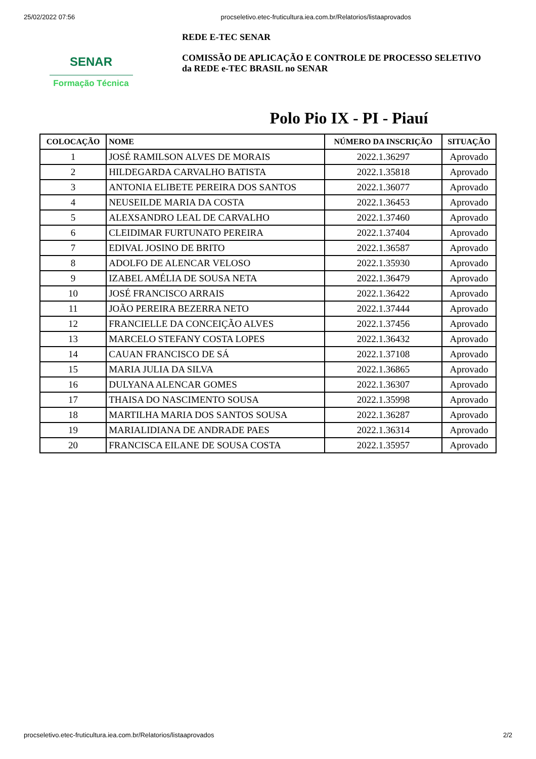25/02/2022 07:56 procseletivo.etec-fruticultura.iea.com.br/Relatorios/listaaprovados
SENAR
Formação Técnica
REDE E-TEC SENAR
COMISSÃO DE APLICAÇÃO E CONTROLE DE PROCESSO SELETIVO
da REDE e-TEC BRASIL no SENAR
Polo Pio IX - PI - Piauí
| COLOCAÇÃO | NOME | NÚMERO DA INSCRIÇÃO | SITUAÇÃO |
| --- | --- | --- | --- |
| 1 | JOSÉ RAMILSON ALVES DE MORAIS | 2022.1.36297 | Aprovado |
| 2 | HILDEGARDA CARVALHO BATISTA | 2022.1.35818 | Aprovado |
| 3 | ANTONIA ELIBETE PEREIRA DOS SANTOS | 2022.1.36077 | Aprovado |
| 4 | NEUSEILDE MARIA DA COSTA | 2022.1.36453 | Aprovado |
| 5 | ALEXSANDRO LEAL DE CARVALHO | 2022.1.37460 | Aprovado |
| 6 | CLEIDIMAR FURTUNATO PEREIRA | 2022.1.37404 | Aprovado |
| 7 | EDIVAL JOSINO DE BRITO | 2022.1.36587 | Aprovado |
| 8 | ADOLFO DE ALENCAR VELOSO | 2022.1.35930 | Aprovado |
| 9 | IZABEL AMÉLIA DE SOUSA NETA | 2022.1.36479 | Aprovado |
| 10 | JOSÉ FRANCISCO ARRAIS | 2022.1.36422 | Aprovado |
| 11 | JOÃO PEREIRA BEZERRA NETO | 2022.1.37444 | Aprovado |
| 12 | FRANCIELLE DA CONCEIÇÃO ALVES | 2022.1.37456 | Aprovado |
| 13 | MARCELO STEFANY COSTA LOPES | 2022.1.36432 | Aprovado |
| 14 | CAUAN FRANCISCO DE SÁ | 2022.1.37108 | Aprovado |
| 15 | MARIA JULIA DA SILVA | 2022.1.36865 | Aprovado |
| 16 | DULYANA ALENCAR GOMES | 2022.1.36307 | Aprovado |
| 17 | THAISA DO NASCIMENTO SOUSA | 2022.1.35998 | Aprovado |
| 18 | MARTILHA MARIA DOS SANTOS SOUSA | 2022.1.36287 | Aprovado |
| 19 | MARIALIDIANA DE ANDRADE PAES | 2022.1.36314 | Aprovado |
| 20 | FRANCISCA EILANE DE SOUSA COSTA | 2022.1.35957 | Aprovado |
procseletivo.etec-fruticultura.iea.com.br/Relatorios/listaaprovados 2/2